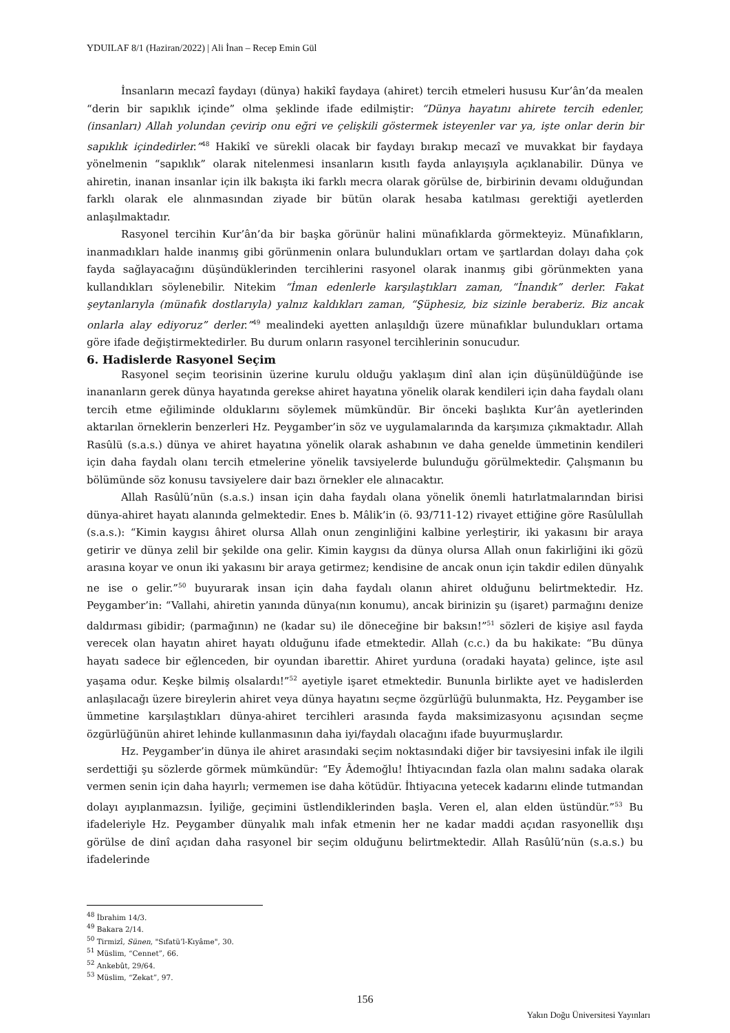YDUILAF 8/1 (Haziran/2022) | Ali İnan – Recep Emin Gül
İnsanların mecazî faydayı (dünya) hakikî faydaya (ahiret) tercih etmeleri hususu Kur’ân’da mealen “derin bir sapıklık içinde” olma şeklinde ifade edilmiştir: “Dünya hayatını ahirete tercih edenler, (insanları) Allah yolundan çevirip onu eğri ve çelişkili göstermek isteyenler var ya, işte onlar derin bir sapıklık içindedirler.”<sup>48</sup> Hakikî ve sürekli olacak bir faydayı bırakıp mecazî ve muvakkat bir faydaya yönelmenin “sapıklık” olarak nitelenmesi insanların kısıtlı fayda anlayışıyla açıklanabilir. Dünya ve ahiretin, inanan insanlar için ilk bakışta iki farklı mecra olarak görülse de, birbirinin devamı olduğundan farklı olarak ele alınmasından ziyade bir bütün olarak hesaba katılması gerektiği ayetlerden anlaşılmaktadır.
Rasyonel tercihin Kur’ân’da bir başka görünür halini münafıklarda görmekteyiz. Münafıkların, inanmadıkları halde inanmış gibi görünmenin onlara bulundukları ortam ve şartlardan dolayı daha çok fayda sağlayacağını düşündüklerinden tercihlerini rasyonel olarak inanmış gibi görünmekten yana kullandıkları söylenebilir. Nitekim “İman edenlerle karşılaştıkları zaman, “İnandık” derler. Fakat şeytanlarıyla (münafık dostlarıyla) yalnız kaldıkları zaman, “Şüphesiz, biz sizinle beraberiz. Biz ancak onlarla alay ediyoruz” derler.”<sup>49</sup> mealindeki ayetten anlaşıldığı üzere münafıklar bulundukları ortama göre ifade değiştirmektedirler. Bu durum onların rasyonel tercihlerinin sonucudur.
6. Hadislerde Rasyonel Seçim
Rasyonel seçim teorisinin üzerine kurulu olduğu yaklaşım dinî alan için düşünüldüğünde ise inananların gerek dünya hayatında gerekse ahiret hayatına yönelik olarak kendileri için daha faydalı olanı tercih etme eğiliminde olduklarını söylemek mümkündür. Bir önceki başlıkta Kur’ân ayetlerinden aktarılan örneklerin benzerleri Hz. Peygamber’in söz ve uygulamalarında da karşımıza çıkmaktadır. Allah Rasûlü (s.a.s.) dünya ve ahiret hayatına yönelik olarak ashabının ve daha genelde ümmetinin kendileri için daha faydalı olanı tercih etmelerine yönelik tavsiyelerde bulunduğu görülmektedir. Çalışmanın bu bölümünde söz konusu tavsiyelere dair bazı örnekler ele alınacaktır.
Allah Rasûlü’nün (s.a.s.) insan için daha faydalı olana yönelik önemli hatırlatmalarından birisi dünya-ahiret hayatı alanında gelmektedir. Enes b. Mâlik’in (ö. 93/711-12) rivayet ettiğine göre Rasûlullah (s.a.s.): “Kimin kaygısı âhiret olursa Allah onun zenginliğini kalbine yerleştirir, iki yakasını bir araya getirir ve dünya zelil bir şekilde ona gelir. Kimin kaygısı da dünya olursa Allah onun fakirliğini iki gözü arasına koyar ve onun iki yakasını bir araya getirmez; kendisine de ancak onun için takdir edilen dünyalık ne ise o gelir.”<sup>50</sup> buyurarak insan için daha faydalı olanın ahiret olduğunu belirtmektedir. Hz. Peygamber’in: “Vallahi, ahiretin yanında dünya(nın konumu), ancak birinizin şu (işaret) parmağını denize daldırması gibidir; (parmağının) ne (kadar su) ile döneceğine bir baksın!”<sup>51</sup> sözleri de kişiye asıl fayda verecek olan hayatın ahiret hayatı olduğunu ifade etmektedir. Allah (c.c.) da bu hakikate: “Bu dünya hayatı sadece bir eğlenceden, bir oyundan ibarettir. Ahiret yurduna (oradaki hayata) gelince, işte asıl yaşama odur. Keşke bilmiş olsalardı!”<sup>52</sup> ayetiyle işaret etmektedir. Bununla birlikte ayet ve hadislerden anlaşılacağı üzere bireylerin ahiret veya dünya hayatını seçme özgürlüğü bulunmakta, Hz. Peygamber ise ümmetine karşılaştıkları dünya-ahiret tercihleri arasında fayda maksimizasyonu açısından seçme özgürlüğünün ahiret lehinde kullanmasının daha iyi/faydalı olacağını ifade buyurmuşlardır.
Hz. Peygamber’in dünya ile ahiret arasındaki seçim noktasındaki diğer bir tavsiyesini infak ile ilgili serdettiği şu sözlerde görmek mümkündür: “Ey Âdemoğlu! İhtiyacından fazla olan malını sadaka olarak vermen senin için daha hayırlı; vermemen ise daha kötüdür. İhtiyacına yetecek kadarını elinde tutmandan dolayı ayıplanmazsın. İyiliğe, geçimini üstlendiklerinden başla. Veren el, alan elden üstündür.”<sup>53</sup> Bu ifadeleriyle Hz. Peygamber dünyalık malı infak etmenin her ne kadar maddi açıdan rasyonellik dışı görülse de dinî açıdan daha rasyonel bir seçim olduğunu belirtmektedir. Allah Rasûlü’nün (s.a.s.) bu ifadelerinde
<sup>48</sup> İbrahim 14/3.
<sup>49</sup> Bakara 2/14.
<sup>50</sup> Tirmizî, Sünen, "Sıfatü’l-Kıyâme", 30.
<sup>51</sup> Müslim, “Cennet”, 66.
<sup>52</sup> Ankebût, 29/64.
<sup>53</sup> Müslim, “Zekat”, 97.
156
Yakın Doğu Üniversitesi Yayınları